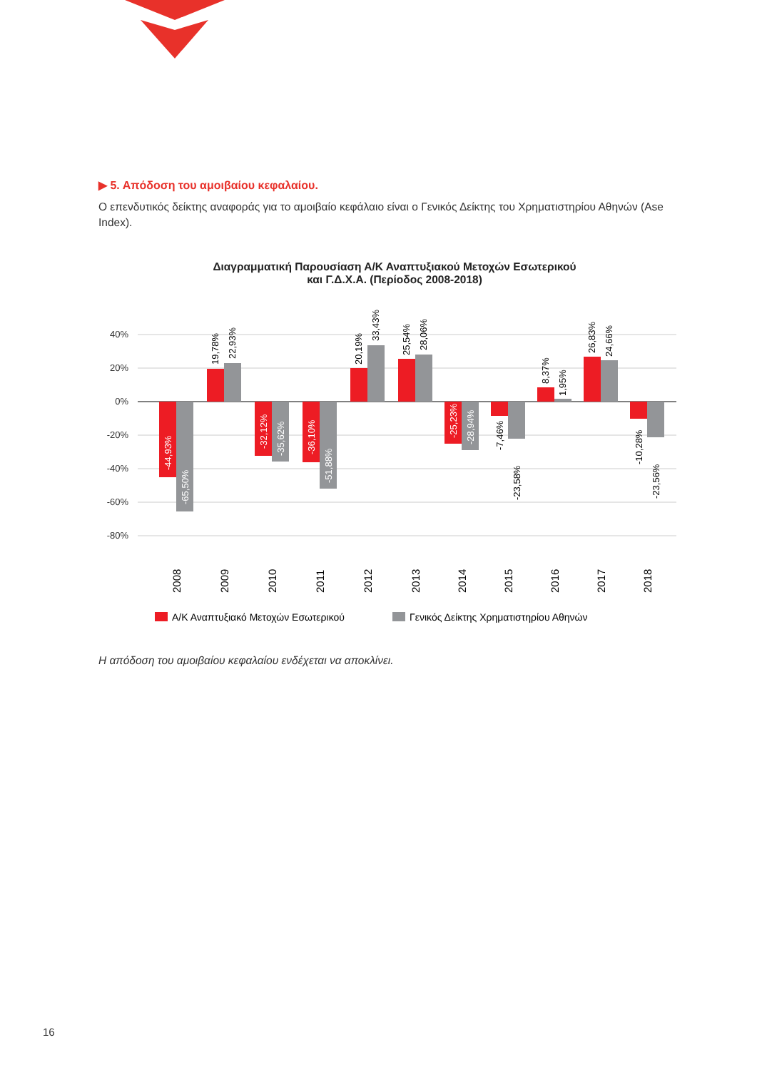▶ 5. Απόδοση του αμοιβαίου κεφαλαίου.
Ο επενδυτικός δείκτης αναφοράς για το αμοιβαίο κεφάλαιο είναι ο Γενικός Δείκτης του Χρηματιστηρίου Αθηνών (Ase Index).
Διαγραμματική Παρουσίαση Α/Κ Αναπτυξιακού Μετοχών Εσωτερικού
και Γ.Δ.Χ.Α. (Περίοδος 2008-2018)
40%
20%
0%
-20%
-40%
-60%
-80%
-44,93%
-65,50%
19,78%
22,93%
-32,12%
-35,62%
-36,10%
-51,88%
20,19%
33,43%
25,54%
28,06%
-25,23%
-28,94%
-7,46%
-23,58%
8,37%
1,95%
26,83%
24,66%
-10,28%
-23,56%
2008
2009
2010
2011
2012
2013
2014
2015
2016
2017
2018
Α/Κ Αναπτυξιακό Μετοχών Εσωτερικού
Γενικός Δείκτης Χρηματιστηρίου Αθηνών
Η απόδοση του αμοιβαίου κεφαλαίου ενδέχεται να αποκλίνει.
16